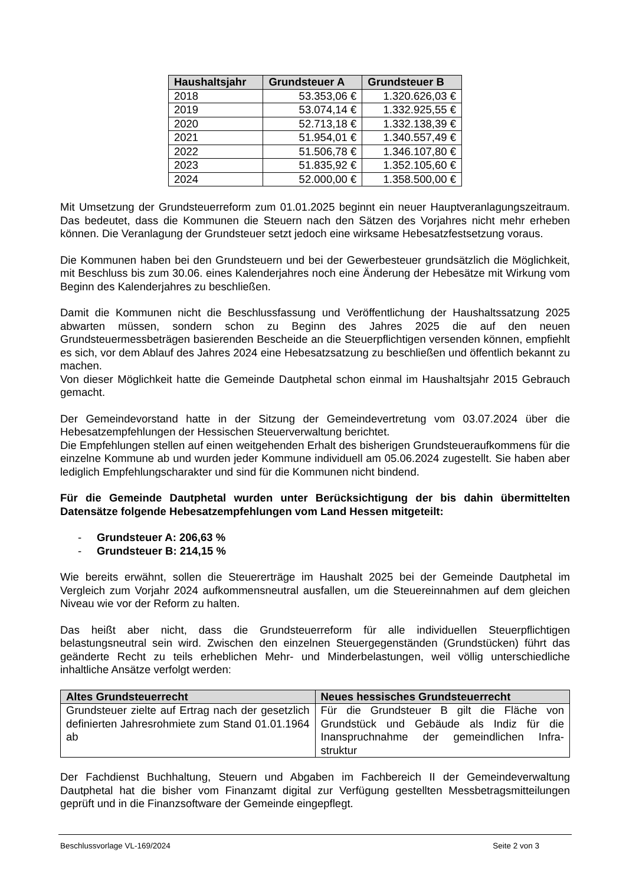| Haushaltsjahr | Grundsteuer A | Grundsteuer B |
| --- | --- | --- |
| 2018 | 53.353,06 € | 1.320.626,03 € |
| 2019 | 53.074,14 € | 1.332.925,55 € |
| 2020 | 52.713,18 € | 1.332.138,39 € |
| 2021 | 51.954,01 € | 1.340.557,49 € |
| 2022 | 51.506,78 € | 1.346.107,80 € |
| 2023 | 51.835,92 € | 1.352.105,60 € |
| 2024 | 52.000,00 € | 1.358.500,00 € |
Mit Umsetzung der Grundsteuerreform zum 01.01.2025 beginnt ein neuer Hauptveranlagungszeitraum. Das bedeutet, dass die Kommunen die Steuern nach den Sätzen des Vorjahres nicht mehr erheben können. Die Veranlagung der Grundsteuer setzt jedoch eine wirksame Hebesatzfestsetzung voraus.
Die Kommunen haben bei den Grundsteuern und bei der Gewerbesteuer grundsätzlich die Möglichkeit, mit Beschluss bis zum 30.06. eines Kalenderjahres noch eine Änderung der Hebesätze mit Wirkung vom Beginn des Kalenderjahres zu beschließen.
Damit die Kommunen nicht die Beschlussfassung und Veröffentlichung der Haushaltssatzung 2025 abwarten müssen, sondern schon zu Beginn des Jahres 2025 die auf den neuen Grundsteuermessbeträgen basierenden Bescheide an die Steuerpflichtigen versenden können, empfiehlt es sich, vor dem Ablauf des Jahres 2024 eine Hebesatzsatzung zu beschließen und öffentlich bekannt zu machen.
Von dieser Möglichkeit hatte die Gemeinde Dautphetal schon einmal im Haushaltsjahr 2015 Gebrauch gemacht.
Der Gemeindevorstand hatte in der Sitzung der Gemeindevertretung vom 03.07.2024 über die Hebesatzempfehlungen der Hessischen Steuerverwaltung berichtet.
Die Empfehlungen stellen auf einen weitgehenden Erhalt des bisherigen Grundsteueraufkommens für die einzelne Kommune ab und wurden jeder Kommune individuell am 05.06.2024 zugestellt. Sie haben aber lediglich Empfehlungscharakter und sind für die Kommunen nicht bindend.
Für die Gemeinde Dautphetal wurden unter Berücksichtigung der bis dahin übermittelten Datensätze folgende Hebesatzempfehlungen vom Land Hessen mitgeteilt:
- Grundsteuer A: 206,63 %
- Grundsteuer B: 214,15 %
Wie bereits erwähnt, sollen die Steuererträge im Haushalt 2025 bei der Gemeinde Dautphetal im Vergleich zum Vorjahr 2024 aufkommensneutral ausfallen, um die Steuereinnahmen auf dem gleichen Niveau wie vor der Reform zu halten.
Das heißt aber nicht, dass die Grundsteuerreform für alle individuellen Steuerpflichtigen belastungsneutral sein wird. Zwischen den einzelnen Steuergegenständen (Grundstücken) führt das geänderte Recht zu teils erheblichen Mehr- und Minderbelastungen, weil völlig unterschiedliche inhaltliche Ansätze verfolgt werden:
| Altes Grundsteuerrecht | Neues hessisches Grundsteuerrecht |
| --- | --- |
| Grundsteuer zielte auf Ertrag nach der gesetzlich definierten Jahresrohmiete zum Stand 01.01.1964 ab | Für die Grundsteuer B gilt die Fläche von Grundstück und Gebäude als Indiz für die Inanspruchnahme der gemeindlichen Infra-struktur |
Der Fachdienst Buchhaltung, Steuern und Abgaben im Fachbereich II der Gemeindeverwaltung Dautphetal hat die bisher vom Finanzamt digital zur Verfügung gestellten Messbetragsmitteilungen geprüft und in die Finanzsoftware der Gemeinde eingepflegt.
Beschlussvorlage VL-169/2024 Seite 2 von 3